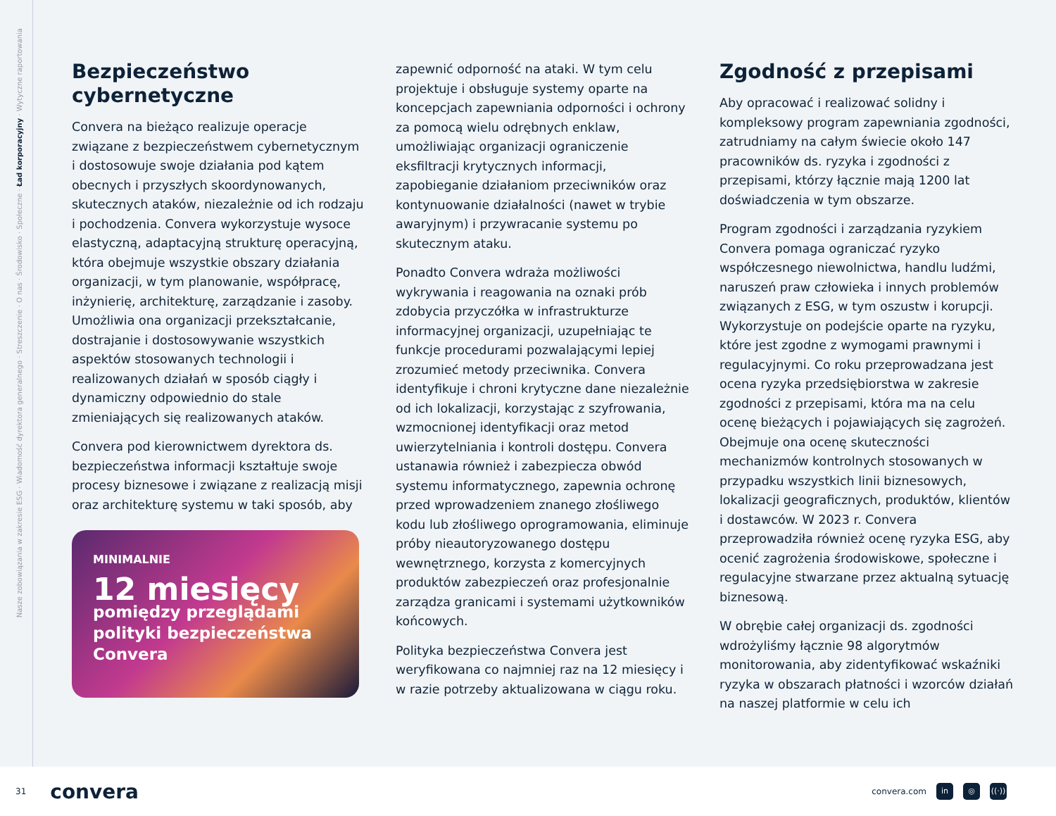Nasze zobowiązania w zakresie ESG · Wiadomość dyrektora generalnego · Streszczenie · O nas · Środowisko · Społeczne · Ład korporacyjny · Wytyczne raportowania
Bezpieczeństwo cybernetyczne
Convera na bieżąco realizuje operacje związane z bezpieczeństwem cybernetycznym i dostosowuje swoje działania pod kątem obecnych i przyszłych skoordynowanych, skutecznych ataków, niezależnie od ich rodzaju i pochodzenia. Convera wykorzystuje wysoce elastyczną, adaptacyjną strukturę operacyjną, która obejmuje wszystkie obszary działania organizacji, w tym planowanie, współpracę, inżynierię, architekturę, zarządzanie i zasoby. Umożliwia ona organizacji przekształcanie, dostrajanie i dostosowywanie wszystkich aspektów stosowanych technologii i realizowanych działań w sposób ciągły i dynamiczny odpowiednio do stale zmieniających się realizowanych ataków.
Convera pod kierownictwem dyrektora ds. bezpieczeństwa informacji kształtuje swoje procesy biznesowe i związane z realizacją misji oraz architekturę systemu w taki sposób, aby
MINIMALNIE
12 miesięcy
pomiędzy przeglądami polityki bezpieczeństwa Convera
zapewnić odporność na ataki. W tym celu projektuje i obsługuje systemy oparte na koncepcjach zapewniania odporności i ochrony za pomocą wielu odrębnych enklaw, umożliwiając organizacji ograniczenie eksfiltracji krytycznych informacji, zapobieganie działaniom przeciwników oraz kontynuowanie działalności (nawet w trybie awaryjnym) i przywracanie systemu po skutecznym ataku.
Ponadto Convera wdraża możliwości wykrywania i reagowania na oznaki prób zdobycia przyczółka w infrastrukturze informacyjnej organizacji, uzupełniając te funkcje procedurami pozwalającymi lepiej zrozumieć metody przeciwnika. Convera identyfikuje i chroni krytyczne dane niezależnie od ich lokalizacji, korzystając z szyfrowania, wzmocnionej identyfikacji oraz metod uwierzytelniania i kontroli dostępu. Convera ustanawia również i zabezpiecza obwód systemu informatycznego, zapewnia ochronę przed wprowadzeniem znanego złośliwego kodu lub złośliwego oprogramowania, eliminuje próby nieautoryzowanego dostępu wewnętrznego, korzysta z komercyjnych produktów zabezpieczeń oraz profesjonalnie zarządza granicami i systemami użytkowników końcowych.
Polityka bezpieczeństwa Convera jest weryfikowana co najmniej raz na 12 miesięcy i w razie potrzeby aktualizowana w ciągu roku.
Zgodność z przepisami
Aby opracować i realizować solidny i kompleksowy program zapewniania zgodności, zatrudniamy na całym świecie około 147 pracowników ds. ryzyka i zgodności z przepisami, którzy łącznie mają 1200 lat doświadczenia w tym obszarze.
Program zgodności i zarządzania ryzykiem Convera pomaga ograniczać ryzyko współczesnego niewolnictwa, handlu ludźmi, naruszeń praw człowieka i innych problemów związanych z ESG, w tym oszustw i korupcji. Wykorzystuje on podejście oparte na ryzyku, które jest zgodne z wymogami prawnymi i regulacyjnymi. Co roku przeprowadzana jest ocena ryzyka przedsiębiorstwa w zakresie zgodności z przepisami, która ma na celu ocenę bieżących i pojawiających się zagrożeń. Obejmuje ona ocenę skuteczności mechanizmów kontrolnych stosowanych w przypadku wszystkich linii biznesowych, lokalizacji geograficznych, produktów, klientów i dostawców. W 2023 r. Convera przeprowadziła również ocenę ryzyka ESG, aby ocenić zagrożenia środowiskowe, społeczne i regulacyjne stwarzane przez aktualną sytuację biznesową.
W obrębie całej organizacji ds. zgodności wdrożyliśmy łącznie 98 algorytmów monitorowania, aby zidentyfikować wskaźniki ryzyka w obszarach płatności i wzorców działań na naszej platformie w celu ich
31 convera
convera.com in ◎ ((·))